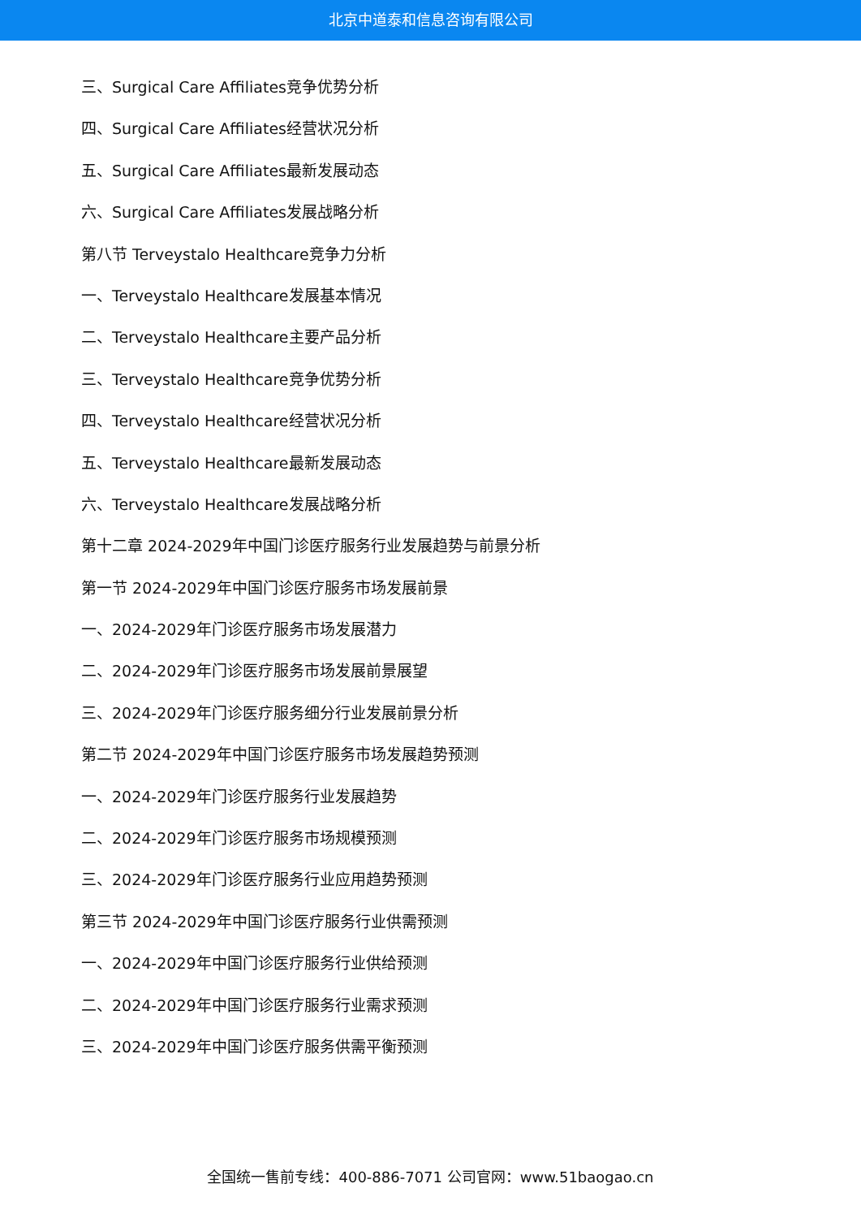北京中道泰和信息咨询有限公司
三、Surgical Care Affiliates竞争优势分析
四、Surgical Care Affiliates经营状况分析
五、Surgical Care Affiliates最新发展动态
六、Surgical Care Affiliates发展战略分析
第八节 Terveystalo Healthcare竞争力分析
一、Terveystalo Healthcare发展基本情况
二、Terveystalo Healthcare主要产品分析
三、Terveystalo Healthcare竞争优势分析
四、Terveystalo Healthcare经营状况分析
五、Terveystalo Healthcare最新发展动态
六、Terveystalo Healthcare发展战略分析
第十二章 2024-2029年中国门诊医疗服务行业发展趋势与前景分析
第一节 2024-2029年中国门诊医疗服务市场发展前景
一、2024-2029年门诊医疗服务市场发展潜力
二、2024-2029年门诊医疗服务市场发展前景展望
三、2024-2029年门诊医疗服务细分行业发展前景分析
第二节 2024-2029年中国门诊医疗服务市场发展趋势预测
一、2024-2029年门诊医疗服务行业发展趋势
二、2024-2029年门诊医疗服务市场规模预测
三、2024-2029年门诊医疗服务行业应用趋势预测
第三节 2024-2029年中国门诊医疗服务行业供需预测
一、2024-2029年中国门诊医疗服务行业供给预测
二、2024-2029年中国门诊医疗服务行业需求预测
三、2024-2029年中国门诊医疗服务供需平衡预测
全国统一售前专线：400-886-7071 公司官网：www.51baogao.cn